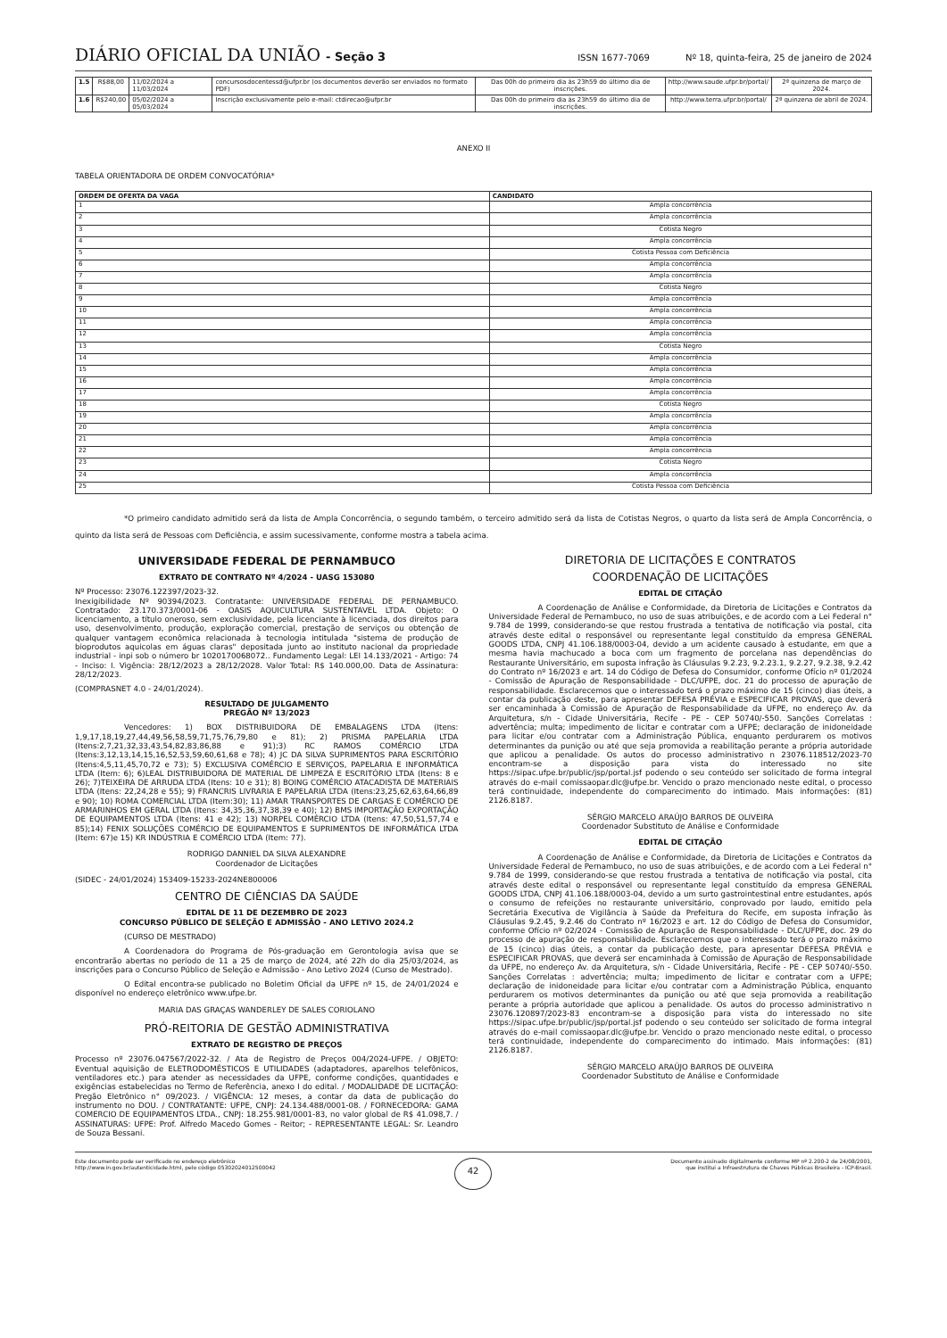DIÁRIO OFICIAL DA UNIÃO - Seção 3
ISSN 1677-7069 Nº 18, quinta-feira, 25 de janeiro de 2024
| 1.5 | R$88,00 | 11/02/2024 a 11/03/2024 | concursosdocentessd@ufpr.br (os documentos deverão ser enviados no formato PDF) | Das 00h do primeiro dia às 23h59 do último dia de inscrições. | http://www.saude.ufpr.br/portal/ | 2ª quinzena de março de 2024. |
| 1.6 | R$240,00 | 05/02/2024 a 05/03/2024 | Inscrição exclusivamente pelo e-mail: ctdirecao@ufpr.br | Das 00h do primeiro dia às 23h59 do último dia de inscrições. | http://www.terra.ufpr.br/portal/ | 2ª quinzena de abril de 2024. |
ANEXO II
TABELA ORIENTADORA DE ORDEM CONVOCATÓRIA*
| ORDEM DE OFERTA DA VAGA | CANDIDATO |
| --- | --- |
| 1 | Ampla concorrência |
| 2 | Ampla concorrência |
| 3 | Cotista Negro |
| 4 | Ampla concorrência |
| 5 | Cotista Pessoa com Deficiência |
| 6 | Ampla concorrência |
| 7 | Ampla concorrência |
| 8 | Cotista Negro |
| 9 | Ampla concorrência |
| 10 | Ampla concorrência |
| 11 | Ampla concorrência |
| 12 | Ampla concorrência |
| 13 | Cotista Negro |
| 14 | Ampla concorrência |
| 15 | Ampla concorrência |
| 16 | Ampla concorrência |
| 17 | Ampla concorrência |
| 18 | Cotista Negro |
| 19 | Ampla concorrência |
| 20 | Ampla concorrência |
| 21 | Ampla concorrência |
| 22 | Ampla concorrência |
| 23 | Cotista Negro |
| 24 | Ampla concorrência |
| 25 | Cotista Pessoa com Deficiência |
*O primeiro candidato admitido será da lista de Ampla Concorrência, o segundo também, o terceiro admitido será da lista de Cotistas Negros, o quarto da lista será de Ampla Concorrência, o quinto da lista será de Pessoas com Deficiência, e assim sucessivamente, conforme mostra a tabela acima.
UNIVERSIDADE FEDERAL DE PERNAMBUCO
EXTRATO DE CONTRATO Nº 4/2024 - UASG 153080
Nº Processo: 23076.122397/2023-32.
Inexigibilidade Nº 90394/2023. Contratante: UNIVERSIDADE FEDERAL DE PERNAMBUCO. Contratado: 23.170.373/0001-06 - OASIS AQUICULTURA SUSTENTAVEL LTDA. Objeto: O licenciamento, a título oneroso, sem exclusividade, pela licenciante à licenciada, dos direitos para uso, desenvolvimento, produção, exploração comercial, prestação de serviços ou obtenção de qualquer vantagem econômica relacionada à tecnologia intitulada "sistema de produção de bioprodutos aquicolas em águas claras" depositada junto ao instituto nacional da propriedade industrial - inpi sob o número br 1020170068072.. Fundamento Legal: LEI 14.133/2021 - Artigo: 74 - Inciso: I. Vigência: 28/12/2023 a 28/12/2028. Valor Total: R$ 140.000,00. Data de Assinatura: 28/12/2023.
(COMPRASNET 4.0 - 24/01/2024).
RESULTADO DE JULGAMENTO
PREGÃO Nº 13/2023
Vencedores: 1) BOX DISTRIBUIDORA DE EMBALAGENS LTDA (Itens: 1,9,17,18,19,27,44,49,56,58,59,71,75,76,79,80 e 81); 2) PRISMA PAPELARIA LTDA (Itens:2,7,21,32,33,43,54,82,83,86,88 e 91);3) RC RAMOS COMÉRCIO LTDA (Itens:3,12,13,14,15,16,52,53,59,60,61,68 e 78); 4) JC DA SILVA SUPRIMENTOS PARA ESCRITÓRIO (Itens:4,5,11,45,70,72 e 73); 5) EXCLUSIVA COMÉRCIO E SERVIÇOS, PAPELARIA E INFORMÁTICA LTDA (Item: 6); 6)LEAL DISTRIBUIDORA DE MATERIAL DE LIMPEZA E ESCRITÓRIO LTDA (Itens: 8 e 26); 7)TEIXEIRA DE ARRUDA LTDA (Itens: 10 e 31); 8) BOING COMÉRCIO ATACADISTA DE MATERIAIS LTDA (Itens: 22,24,28 e 55); 9) FRANCRIS LIVRARIA E PAPELARIA LTDA (Itens:23,25,62,63,64,66,89 e 90); 10) ROMA COMERCIAL LTDA (Item:30); 11) AMAR TRANSPORTES DE CARGAS E COMÉRCIO DE ARMARINHOS EM GERAL LTDA (Itens: 34,35,36,37,38,39 e 40); 12) BMS IMPORTAÇÃO EXPORTAÇÃO DE EQUIPAMENTOS LTDA (Itens: 41 e 42); 13) NORPEL COMÉRCIO LTDA (Itens: 47,50,51,57,74 e 85);14) FENIX SOLUÇÕES COMÉRCIO DE EQUIPAMENTOS E SUPRIMENTOS DE INFORMÁTICA LTDA (Item: 67)e 15) KR INDÚSTRIA E COMÉRCIO LTDA (Item: 77).
RODRIGO DANNIEL DA SILVA ALEXANDRE
Coordenador de Licitações
(SIDEC - 24/01/2024) 153409-15233-2024NE800006
CENTRO DE CIÊNCIAS DA SAÚDE
EDITAL DE 11 DE DEZEMBRO DE 2023
CONCURSO PÚBLICO DE SELEÇÃO E ADMISSÃO - ANO LETIVO 2024.2
(CURSO DE MESTRADO)
A Coordenadora do Programa de Pós-graduação em Gerontologia avisa que se encontrarão abertas no período de 11 a 25 de março de 2024, até 22h do dia 25/03/2024, as inscrições para o Concurso Público de Seleção e Admissão - Ano Letivo 2024 (Curso de Mestrado).
O Edital encontra-se publicado no Boletim Oficial da UFPE nº 15, de 24/01/2024 e disponível no endereço eletrônico www.ufpe.br.
MARIA DAS GRAÇAS WANDERLEY DE SALES CORIOLANO
PRÓ-REITORIA DE GESTÃO ADMINISTRATIVA
EXTRATO DE REGISTRO DE PREÇOS
Processo nº 23076.047567/2022-32. / Ata de Registro de Preços 004/2024-UFPE. / OBJETO: Eventual aquisição de ELETRODOMÉSTICOS E UTILIDADES (adaptadores, aparelhos telefônicos, ventiladores etc.) para atender as necessidades da UFPE, conforme condições, quantidades e exigências estabelecidas no Termo de Referência, anexo I do edital. / MODALIDADE DE LICITAÇÃO: Pregão Eletrônico n° 09/2023. / VIGÊNCIA: 12 meses, a contar da data de publicação do instrumento no DOU. / CONTRATANTE: UFPE, CNPJ: 24.134.488/0001-08. / FORNECEDORA: GAMA COMERCIO DE EQUIPAMENTOS LTDA., CNPJ: 18.255.981/0001-83, no valor global de R$ 41.098,7. / ASSINATURAS: UFPE: Prof. Alfredo Macedo Gomes - Reitor; - REPRESENTANTE LEGAL: Sr. Leandro de Souza Bessani.
DIRETORIA DE LICITAÇÕES E CONTRATOS
COORDENAÇÃO DE LICITAÇÕES
EDITAL DE CITAÇÃO
A Coordenação de Análise e Conformidade, da Diretoria de Licitações e Contratos da Universidade Federal de Pernambuco, no uso de suas atribuições, e de acordo com a Lei Federal n° 9.784 de 1999, considerando-se que restou frustrada a tentativa de notificação via postal, cita através deste edital o responsável ou representante legal constituído da empresa GENERAL GOODS LTDA, CNPJ 41.106.188/0003-04, devido a um acidente causado à estudante, em que a mesma havia machucado a boca com um fragmento de porcelana nas dependências do Restaurante Universitário, em suposta infração às Cláusulas 9.2.23, 9.2.23.1, 9.2.27, 9.2.38, 9.2.42 do Contrato nº 16/2023 e art. 14 do Código de Defesa do Consumidor, conforme Ofício nº 01/2024 - Comissão de Apuração de Responsabilidade - DLC/UFPE, doc. 21 do processo de apuração de responsabilidade. Esclarecemos que o interessado terá o prazo máximo de 15 (cinco) dias úteis, a contar da publicação deste, para apresentar DEFESA PRÉVIA e ESPECIFICAR PROVAS, que deverá ser encaminhada à Comissão de Apuração de Responsabilidade da UFPE, no endereço Av. da Arquitetura, s/n - Cidade Universitária, Recife - PE - CEP 50740/-550. Sanções Correlatas : advertência; multa; impedimento de licitar e contratar com a UFPE; declaração de inidoneidade para licitar e/ou contratar com a Administração Pública, enquanto perdurarem os motivos determinantes da punição ou até que seja promovida a reabilitação perante a própria autoridade que aplicou a penalidade. Os autos do processo administrativo n 23076.118512/2023-70 encontram-se a disposição para vista do interessado no site https://sipac.ufpe.br/public/jsp/portal.jsf podendo o seu conteúdo ser solicitado de forma integral através do e-mail comissaopar.dlc@ufpe.br. Vencido o prazo mencionado neste edital, o processo terá continuidade, independente do comparecimento do intimado. Mais informações: (81) 2126.8187.
SÉRGIO MARCELO ARAÚJO BARROS DE OLIVEIRA
Coordenador Substituto de Análise e Conformidade
EDITAL DE CITAÇÃO
A Coordenação de Análise e Conformidade, da Diretoria de Licitações e Contratos da Universidade Federal de Pernambuco, no uso de suas atribuições, e de acordo com a Lei Federal n° 9.784 de 1999, considerando-se que restou frustrada a tentativa de notificação via postal, cita através deste edital o responsável ou representante legal constituído da empresa GENERAL GOODS LTDA, CNPJ 41.106.188/0003-04, devido a um surto gastrointestinal entre estudantes, após o consumo de refeições no restaurante universitário, conprovado por laudo, emitido pela Secretária Executiva de Vigilância à Saúde da Prefeitura do Recife, em suposta infração às Cláusulas 9.2.45, 9.2.46 do Contrato nº 16/2023 e art. 12 do Código de Defesa do Consumidor, conforme Ofício nº 02/2024 - Comissão de Apuração de Responsabilidade - DLC/UFPE, doc. 29 do processo de apuração de responsabilidade. Esclarecemos que o interessado terá o prazo máximo de 15 (cinco) dias úteis, a contar da publicação deste, para apresentar DEFESA PRÉVIA e ESPECIFICAR PROVAS, que deverá ser encaminhada à Comissão de Apuração de Responsabilidade da UFPE, no endereço Av. da Arquitetura, s/n - Cidade Universitária, Recife - PE - CEP 50740/-550. Sanções Correlatas : advertência; multa; impedimento de licitar e contratar com a UFPE; declaração de inidoneidade para licitar e/ou contratar com a Administração Pública, enquanto perdurarem os motivos determinantes da punição ou até que seja promovida a reabilitação perante a própria autoridade que aplicou a penalidade. Os autos do processo administrativo n 23076.120897/2023-83 encontram-se a disposição para vista do interessado no site https://sipac.ufpe.br/public/jsp/portal.jsf podendo o seu conteúdo ser solicitado de forma integral através do e-mail comissaopar.dlc@ufpe.br. Vencido o prazo mencionado neste edital, o processo terá continuidade, independente do comparecimento do intimado. Mais informações: (81) 2126.8187.
SÉRGIO MARCELO ARAÚJO BARROS DE OLIVEIRA
Coordenador Substituto de Análise e Conformidade
Este documento pode ser verificado no endereço eletrônico
http://www.in.gov.br/autenticidade.html, pelo código 05302024012500042
42
Documento assinado digitalmente conforme MP nº 2.200-2 de 24/08/2001,
que institui a Infraestrutura de Chaves Públicas Brasileira - ICP-Brasil.